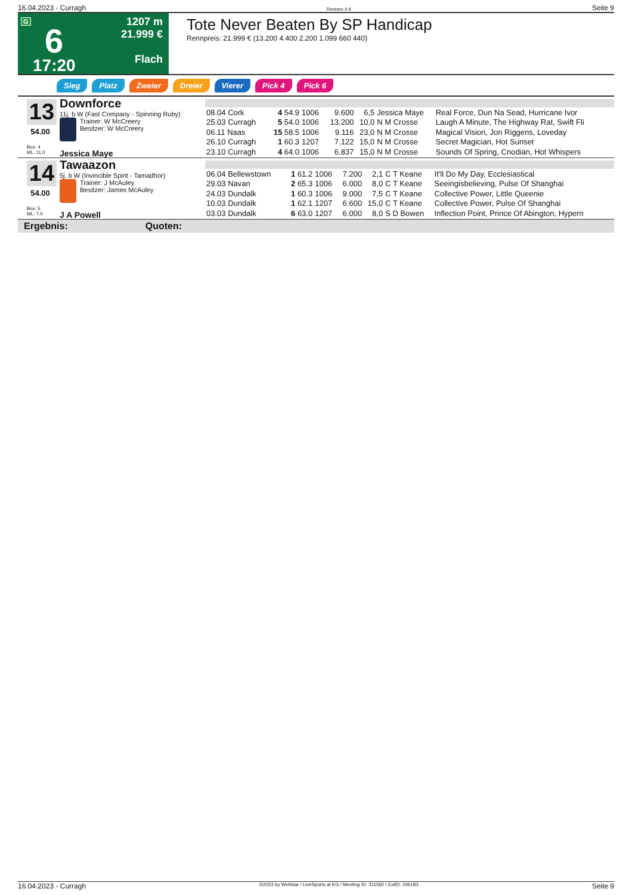16.04.2023 - Curragh Rennen # 6 Seite 9
G
6
17:20
1207 m
21.999 €
Flach
Tote Never Beaten By SP Handicap
Rennpreis: 21.999 € (13.200 4.400 2.200 1.099 660 440)
Sieg Platz Zweier Dreier Vierer Pick 4 Pick 6
13
54.00
Box: 4
ML: 11,0
Downforce
11j. b W (Fast Company - Spinning Ruby)
Trainer: W McCreery
Besitzer: W McCreery
Jessica Maye
| 08.04 Cork | 4 54.9 | 1006 | 9.600 | 6,5 | Jessica Maye | Real Force, Dun Na Sead, Hurricane Ivor |
| 25.03 Curragh | 5 54.0 | 1006 | 13.200 | 10,0 | N M Crosse | Laugh A Minute, The Highway Rat, Swift Fli |
| 06.11 Naas | 15 58.5 | 1006 | 9.116 | 23,0 | N M Crosse | Magical Vision, Jon Riggens, Loveday |
| 26.10 Curragh | 1 60.3 | 1207 | 7.122 | 15,0 | N M Crosse | Secret Magician, Hot Sunset |
| 23.10 Curragh | 4 64.0 | 1006 | 6.837 | 15,0 | N M Crosse | Sounds Of Spring, Cnodian, Hot Whispers |
14
54.00
Box: 5
ML: 7,0
Tawaazon
5j. b W (Invincible Spirit - Tamadhor)
Trainer: J McAuley
Besitzer: James McAuley
J A Powell
| 06.04 Bellewstown | 1 61.2 | 1006 | 7.200 | 2,1 | C T Keane | It'll Do My Day, Ecclesiastical |
| 29.03 Navan | 2 65.3 | 1006 | 6.000 | 8,0 | C T Keane | Seeingisbelieving, Pulse Of Shanghai |
| 24.03 Dundalk | 1 60.3 | 1006 | 9.000 | 7,5 | C T Keane | Collective Power, Little Queenie |
| 10.03 Dundalk | 1 62.1 | 1207 | 6.600 | 15,0 | C T Keane | Collective Power, Pulse Of Shanghai |
| 03.03 Dundalk | 6 63.0 | 1207 | 6.000 | 8,0 | S D Bowen | Inflection Point, Prince Of Abington, Hypern |
Ergebnis: Quoten:
16.04.2023 - Curragh ©2023 by Wettstar / LiveSports.at KG / Meeting ID: 311560 / ExtID: 246183 Seite 9